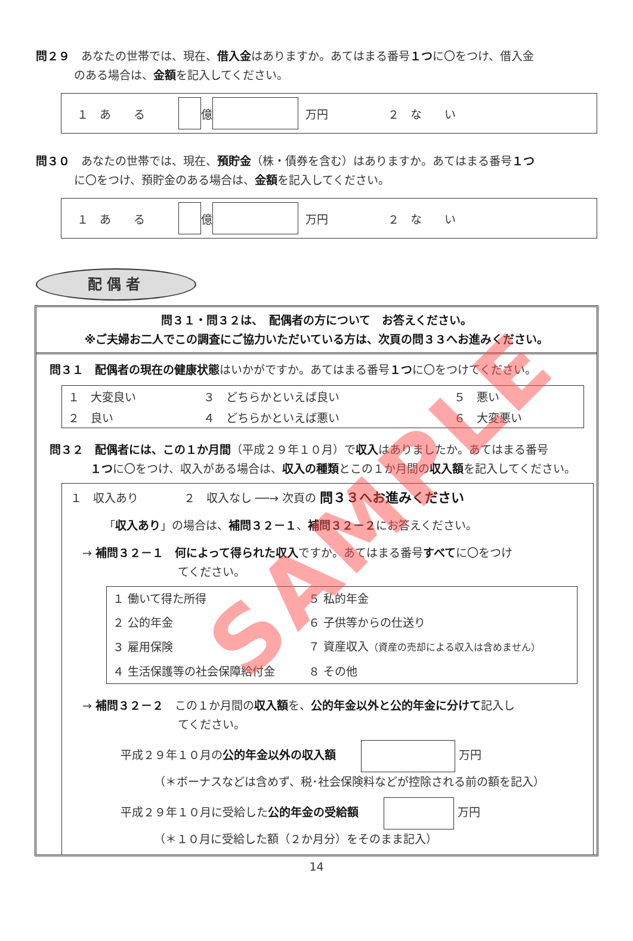問２９　あなたの世帯では、現在、借入金はありますか。あてはまる番号１つに〇をつけ、借入金
のある場合は、金額を記入してください。
１　あ　　る 億 万円 ２　な　　い
問３０　あなたの世帯では、現在、預貯金（株・債券を含む）はありますか。あてはまる番号１つ
に〇をつけ、預貯金のある場合は、金額を記入してください。
１　あ　　る 億 万円 ２　な　　い
配偶者
問３１・問３２は、　配偶者の方について　お答えください。
※ご夫婦お二人でこの調査にご協力いただいている方は、次頁の問３３へお進みください。
問３１　配偶者の現在の健康状態はいかがですか。あてはまる番号１つに〇をつけてください。
| １ 大変良い | ３ どちらかといえば良い | ５ 悪い |
| ２ 良い | ４ どちらかといえば悪い | ６ 大変悪い |
問３２　配偶者には、この１か月間（平成２９年１０月）で収入はありましたか。あてはまる番号
１つに〇をつけ、収入がある場合は、収入の種類とこの１か月間の収入額を記入してください。
１　収入あり　　　　２　収入なし ──→ 次頁の 問３３へお進みください
「収入あり」の場合は、補問３２－１、補問３２－２にお答えください。
→ 補問３２－１　何によって得られた収入ですか。あてはまる番号すべてに〇をつけ
てください。
| １ 働いて得た所得 | ５ 私的年金 |
| ２ 公的年金 | ６ 子供等からの仕送り |
| ３ 雇用保険 | ７ 資産収入 （資産の売却による収入は含めません） |
| ４ 生活保護等の社会保障給付金 | ８ その他 |
→ 補問３２－２　この１か月間の収入額を、公的年金以外と公的年金に分けて記入し
てください。
平成２９年１０月の公的年金以外の収入額 万円
（＊ボーナスなどは含めず、税･社会保険料などが控除される前の額を記入）
平成２９年１０月に受給した公的年金の受給額 万円
（＊１０月に受給した額（２か月分）をそのまま記入）
14
SAMPLE